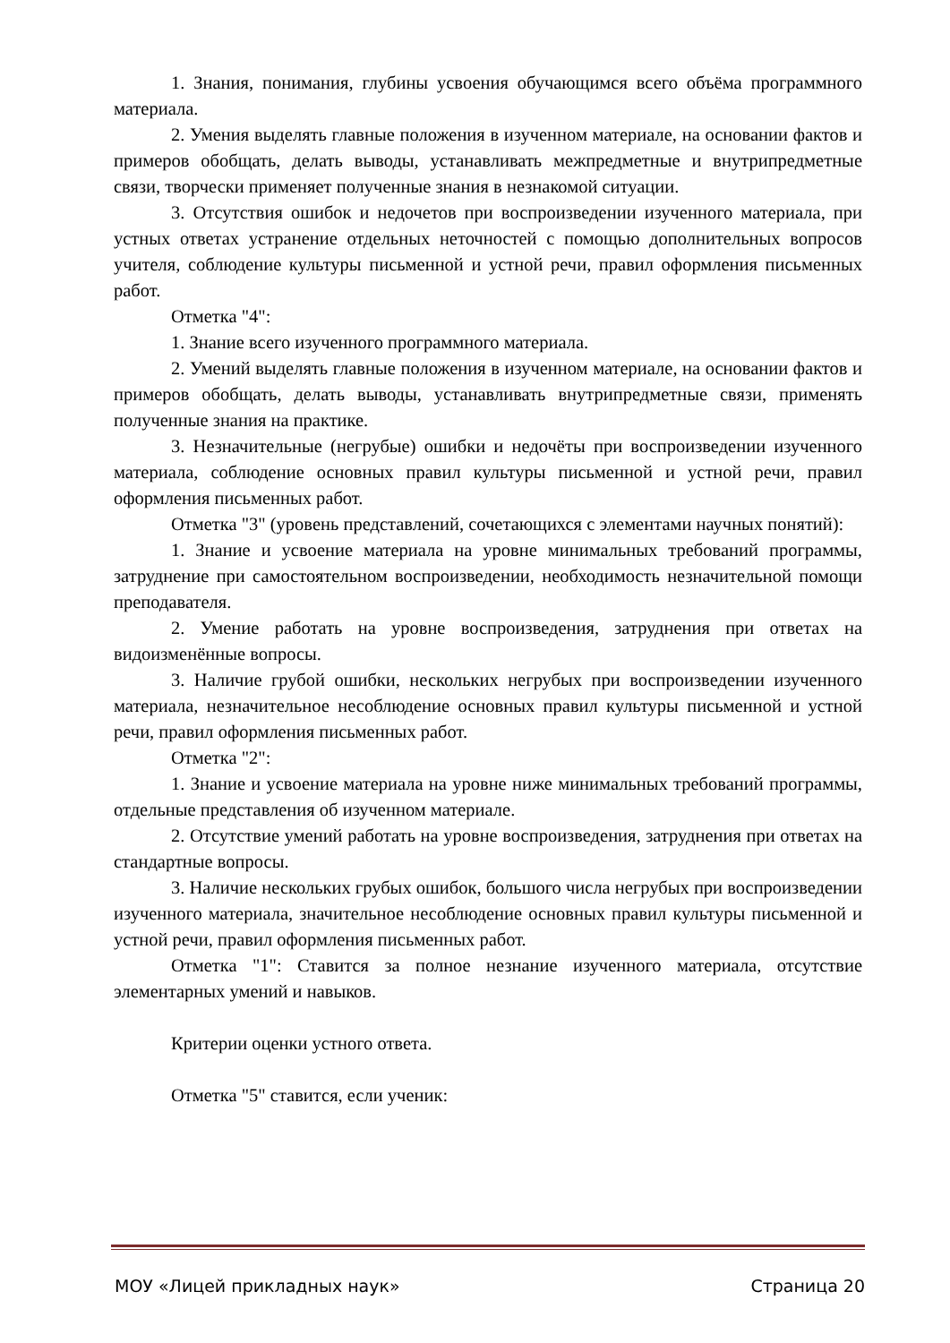1. Знания, понимания, глубины усвоения обучающимся всего объёма программного материала.
2. Умения выделять главные положения в изученном материале, на основании фактов и примеров обобщать, делать выводы, устанавливать межпредметные и внутрипредметные связи, творчески применяет полученные знания в незнакомой ситуации.
3. Отсутствия ошибок и недочетов при воспроизведении изученного материала, при устных ответах устранение отдельных неточностей с помощью дополнительных вопросов учителя, соблюдение культуры письменной и устной речи, правил оформления письменных работ.
Отметка "4":
1. Знание всего изученного программного материала.
2. Умений выделять главные положения в изученном материале, на основании фактов и примеров обобщать, делать выводы, устанавливать внутрипредметные связи, применять полученные знания на практике.
3. Незначительные (негрубые) ошибки и недочёты при воспроизведении изученного материала, соблюдение основных правил культуры письменной и устной речи, правил оформления письменных работ.
Отметка "3" (уровень представлений, сочетающихся с элементами научных понятий):
1. Знание и усвоение материала на уровне минимальных требований программы, затруднение при самостоятельном воспроизведении, необходимость незначительной помощи преподавателя.
2. Умение работать на уровне воспроизведения, затруднения при ответах на видоизменённые вопросы.
3. Наличие грубой ошибки, нескольких негрубых при воспроизведении изученного материала, незначительное несоблюдение основных правил культуры письменной и устной речи, правил оформления письменных работ.
Отметка "2":
1. Знание и усвоение материала на уровне ниже минимальных требований программы, отдельные представления об изученном материале.
2. Отсутствие умений работать на уровне воспроизведения, затруднения при ответах на стандартные вопросы.
3. Наличие нескольких грубых ошибок, большого числа негрубых при воспроизведении изученного материала, значительное несоблюдение основных правил культуры письменной и устной речи, правил оформления письменных работ.
Отметка "1": Ставится за полное незнание изученного материала, отсутствие элементарных умений и навыков.
Критерии оценки устного ответа.
Отметка "5" ставится, если ученик:
МОУ «Лицей прикладных наук» Страница 20